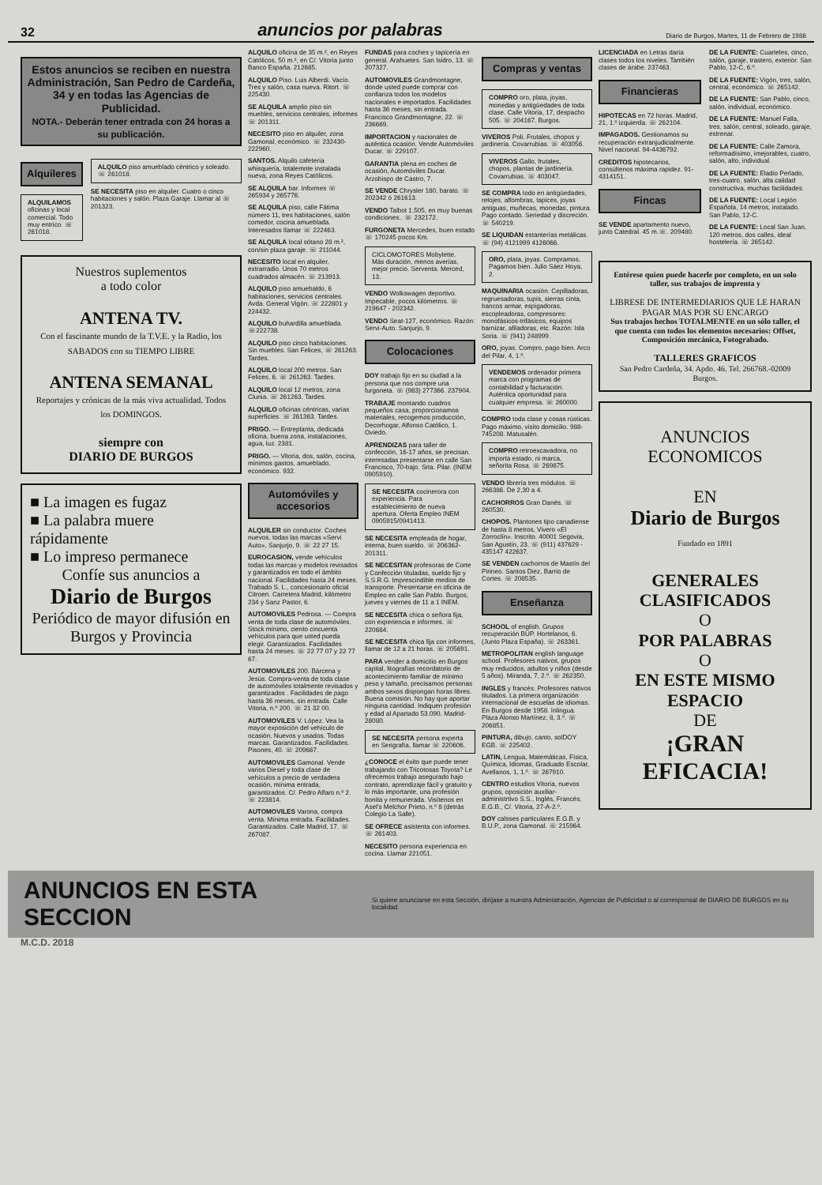32 anuncios por palabras Diario de Burgos, Martes, 11 de Febrero de 1986
Estos anuncios se reciben en nuestra Administración, San Pedro de Cardeña, 34 y en todas las Agencias de Publicidad.
NOTA.- Deberán tener entrada con 24 horas a su publicación.
Alquileres
ALQUILAMOS oficinas y local comercial. Todo muy entrico. ☏ 261018.
ALQUILO piso amueblado céntrico y soleado. ☏ 261018.
SE NECESITA piso en alquiler. Cuatro o cinco habitaciones y salón. Plaza Garaje. Llamar al ☏ 201323.
Nuestros suplementos
a todo color
ANTENA TV.
Con el fascinante mundo de la T.V.E. y la Radio, los SABADOS con su TIEMPO LIBRE
ANTENA SEMANAL
Reportajes y crónicas de la más viva actualidad. Todos los DOMINGOS.
siempre con
DIARIO DE BURGOS
■ La imagen es fugaz
■ La palabra muere rápidamente
■ Lo impreso permanece
Confíe sus anuncios a
Diario de Burgos
Periódico de mayor difusión en Burgos y Provincia
ALQUILO oficina de 35 m.², en Reyes Católicos, 50 m.², en C/. Vitoria junto Banco España. 212685.
ALQUILO Piso. Luis Alberdi. Vacío. Tres y salón, casa nueva. Ritort. ☏ 225430.
SE ALQUILA amplio piso sin muebles, servicios centrales, informes ☏ 201311.
NECESITO piso en alquiler, zona Gamonal, económico. ☏ 232430-222960.
SANTOS. Alquilo cafetería whisquería, totalemnte instalada nueva, zona Reyes Católicos.
SE ALQUILA bar. Informes ☏ 265934 y 265776.
SE ALQUILA piso, calle Fátima número 11, tres habitaciones, salón comedor, cocina amueblada. Interesados llamar ☏ 222463.
SE ALQUILA local sótano 28 m.², con/sin plaza garaje. ☏ 211044.
NECESITO local en alquiler, extrarradio. Unos 70 metros cuadrados almacén. ☏ 213913.
ALQUILO piso amuebaldo, 6 habitaciones, servicios centrales. Avda. General Vigón. ☏ 222801 y 224432.
ALQUILO buhardilla amueblada. ☏222738.
ALQUILO piso cinco habitaciones. Sin muebles. San Felices, ☏ 261263. Tardes.
ALQUILO local 200 metros. San Felices, 6. ☏ 261263. Tardes.
ALQUILO local 12 metros, zona Clunia. ☏ 261263. Tardes.
ALQUILO oficinas céntricas, varias superficies. ☏ 261363. Tardes.
PRIGO. — Entreplanta, dedicada oficina, buena zona, instalaciones, agua, luz. 2381.
PRIGO. — Vitoria, dos, salón, cocina, mínimos gastos, amueblado, económico. 932.
Automóviles y accesorios
ALQUILER sin conductor. Coches nuevos, todas las marcas «Servi Auto», Sanjurjo, 9. ☏ 22 27 15.
EUROCASION, vende vehículos todas las marcas y modelos revisados y garantizados en todo el ámbito nacional. Facilidades hasta 24 meses. Trabado S. L., concesionario oficial Citroen. Carretera Madrid, kilómetro 234 y Sanz Pastor, 6.
AUTOMOVILES Pedrosa. — Compra venta de toda clase de automóviles. Stock mínimo, ciento cincuenta vehículos para que usted pueda elegir. Garantizados. Facilidades hasta 24 meses. ☏ 22 77 07 y 22 77 67.
AUTOMOVILES 200. Bárcena y Jesús. Compra-venta de toda clase de automóviles totalmente revisados y garantizados . Facilidades de pago hasta 36 meses, sin entrada. Calle Vitoria, n.º 200. ☏ 21 32 00.
AUTOMOVILES V. López. Vea la mayor exposición del vehículo de ocasión. Nuevos y usados. Todas marcas. Garantizados. Facilidades. Pisones, 40. ☏ 209667.
AUTOMOVILES Gamonal. Vende varios Diesel y toda clase de vehículos a precio de verdadera ocasión, mínima entrada, garantizados. C/. Pedro Alfaro n.º 2. ☏ 223814.
AUTOMOVILES Varona, compra venta. Mínima entrada. Facilidades. Garantizados. Calle Madrid, 17. ☏ 267087.
FUNDAS para coches y tapicería en general. Arahuetes. San Isidro, 13. ☏ 207327.
AUTOMOVILES Grandmontagne, donde usted puede comprar con confianza todos los modelos nacionales e importados. Facilidades hasta 36 meses, sin entrada. Francisco Grandmontagne, 22. ☏ 236669.
IMPORTACION y nacionales de auténtica ocasión. Vende Automóviles Ducar. ☏ 229107.
GARANTIA plena en coches de ocasión, Automóviles Ducar. Arzobispo de Castro, 7.
SE VENDE Chrysler 180, barato. ☏ 202342 ó 261613.
VENDO Talbot 1.505, en muy buenas condiciones.. ☏ 232172.
FURGONETA Mercedes, buen estado ☏ 170245 pocos Km.
CICLOMOTORES Mobylette. Más duración, menos averías, mejor precio. Serventa. Merced, 13.
VENDO Wolkswagen deportivo. Impecable, pocos kilómetros. ☏ 219647 - 202342.
VENDO Seat-127, económico. Razón: Servi-Auto. Sanjurjo, 9.
Colocaciones
DOY trabajo fijo en su ciudad a la persona que nos compre una furgoneta. ☏ (983) 277366. 237904.
TRABAJE montando cuadros pequeños casa, proporcionamos materiales, recogemos producción, Decorhogar, Alfonso Católico, 1. Oviedo.
APRENDIZAS para taller de confección, 16-17 años, se precisan. interesadas presentarse en calle San Francisco, 70-bajo. Srta. Pilar. (INEM 0905910).
SE NECESITA cocinerora con experiencia. Para establecimiento de nueva apertura. Oferta Empleo INEM 0905915/0941413.
SE NECESITA empleada de hogar, interna, buen sueldo. ☏ 206362-201311.
SE NECESITAN profesoras de Corte y Confección tituladas, sueldo fijo y S.S.R.G. Imprescindible medios de transporte. Presentarse en oficina de Empleo en calle San Pablo. Burgos, jueves y viernes de 11 a 1 INEM.
SE NECESITA chica o señora fija, con experiencia e informes. ☏ 220684.
SE NECESITA chica fija con informes, llamar de 12 a 21 horas. ☏ 205691.
PARA vender a domicilio en Burgos capital, litografías recordatorio de acontecimiento familiar de mínimo peso y tamaño, precisamos personas ambos sexos dispongan horas libres. Buena comisión. No hay que aportar ninguna cantidad. Indiquen profesión y edad al Apartado 53.090. Madrid-28080.
SE NECESITA persona experta en Serigrafía, llamar ☏ 220606.
¿CONOCE el éxito que puede tener trabajando con Tricotosas Toyota? Le ofrecemos trabajo asegurado bajo contrato, aprendizaje fácil y gratuito y lo más importante, una profesión bonita y remunerada. Visítenos en Asel's Melchor Prieto, n.º 8 (detrás Colegio La Salle).
SE OFRECE asistenta con informes. ☏ 261403.
NECESITO persona experiencia en cocina. Llamar 221051.
Compras y ventas
COMPRO oro, plata, joyas, monedas y antigüedades de toda clase. Calle Vitoria, 17, despacho 505. ☏ 204167. Burgos.
VIVEROS Poli. Frutales, chopos y jardinería. Covarrubias. ☏ 403056.
VIVEROS Gallo, frutales, chopos, plantas de jardinería. Covarrubias. ☏ 403047.
SE COMPRA todo en antigüedades, relojes, alfombras, tapices, joyas antiguas, muñecas, monedas, pintura. Pago contado. Seriedad y discreción. ☏ 540219.
SE LIQUIDAN estanterías metálicas. ☏ (94) 4121999 4126066.
ORO, plata, joyas. Compramos, Pagamos bien. Julio Sáez Hoya, 2.
MAQUINARIA ocasión. Cepilladoras, regruesadoras, tupís, sierras cinta, bancos armar, espigadoras, escopleadoras, compresores: monofásicos-trifásicos, equipos barnizar, afiladoras, etc. Razón: Isla Soria. ☏ (941) 248999.
ORO, joyas. Compro, pago bien. Arco del Pilar, 4, 1.º.
VENDEMOS ordenador primera marca con programas de contabilidad y facturación. Auténtica oportunidad para cualquier empresa. ☏ 260000.
COMPRO toda clase y cosas rústicas. Pago máximo, visito domicilio. 988-745208. Matusalén.
COMPRO retroexcavadora, no importa estado, ni marca, señorita Rosa. ☏ 269875.
VENDO librería tres módulos. ☏ 266386. De 2,30 a 4.
CACHORROS Gran Danés. ☏ 260530.
CHOPOS. Plantones tipo canadiense de hasta 8 metros, Vivero «El Zorroclín». Inscrito. 40001 Segovia, San Agustín, 23. ☏ (911) 437629 - 435147 422637.
SE VENDEN cachorros de Mastín del Pirineo. Santos Diez, Barrio de Cortes. ☏ 208535.
Enseñanza
SCHOOL of english. Grupos recuperación BUP. Hortelanos, 6. (Junto Plaza España). ☏ 263361.
METROPOLITAN english language school. Profesores nativos, grupos muy reducidos, adultos y niños (desde 5 años). Miranda, 7, 2.º. ☏ 262350.
INGLES y francés. Profesores nativos titulados. La primera organización internacional de escuelas de idiomas. En Burgos desde 1958. Inlingua. Plaza Alonso Martínez, 8, 3.º. ☏ 206851.
PINTURA, dibujo, canto, solDOY EGB. ☏ 225402.
LATIN, Lengua, Matemáticas, Física, Química, Idiomas, Graduado Escolar, Avellanos, 1, 1.º. ☏ 267910.
CENTRO estudios Vitoria, nuevos grupos, oposición auxiliar-administrtivo S.S., Inglés, Francés, E.G.B., C/. Vitoria, 27-A-2.º.
DOY calsses particulares E.G.B. y B.U.P., zona Gamonal. ☏ 215964.
LICENCIADA en Letras daría clases todos los niveles. También clases de árabe. 237463.
Financieras
HIPOTECAS en 72 horas. Madrid, 21, 1.º izquierda. ☏ 262104.
IMPAGADOS. Gestionamos su recuperación extranjudicialmente. Nivel nacional. 94-4436792.
CREDITOS hipotecarios, consúltenos máxima rapidez. 91-4314151.
Fincas
SE VENDE apartamento nuevo, junto Catedral. 45 m.☏. 209480.
DE LA FUENTE: Cuarteles, cinco, salón, garaje, trastero, exterior. San Pablo, 12-C, 6.º.
DE LA FUENTE: Vigón, tres, salón, central, económico. ☏ 265142.
DE LA FUENTE: San Pablo, cinco, salón, individual, económico.
DE LA FUENTE: Manuel Falla, tres, salón, central, soleado, garaje, estrenar.
DE LA FUENTE: Calle Zamora, reformadísimo, imejorables, cuatro, salón, alto, individual.
DE LA FUENTE: Eladio Perlado, tres-cuatro, salón, alta calidad constructiva, muchas facilidades.
DE LA FUENTE: Local Legión Española, 14 metros, instalado. San Pablo, 12-C.
DE LA FUENTE: Local San Juan, 120 metros, dos calles, ideal hostelería. ☏ 265142.
Entérese quien puede hacerle por completo, en un solo taller, sus trabajos de imprenta y
LIBRESE DE INTERMEDIARIOS QUE LE HARAN PAGAR MAS POR SU ENCARGO
Sus trabajos hechos TOTALMENTE en un sólo taller, el que cuenta con todos los elementos necesarios: Offset, Composición mecánica, Fotograbado.
TALLERES GRAFICOS
San Pedro Cardeña, 34. Apdo. 46. Tel. 266768.-02009 Burgos.
ANUNCIOS
ECONOMICOS
EN
Diario de Burgos
Fundado en 1891
GENERALES
CLASIFICADOS
O
POR PALABRAS
O
EN ESTE MISMO
ESPACIO
DE
¡GRAN
EFICACIA!
ANUNCIOS EN ESTA SECCION Si quiere anunciarse en esta Sección, diríjase a nuestra Administración, Agencias de Publicidad o al corresponsal de DIARIO DE BURGOS en su localidad.
M.C.D. 2018